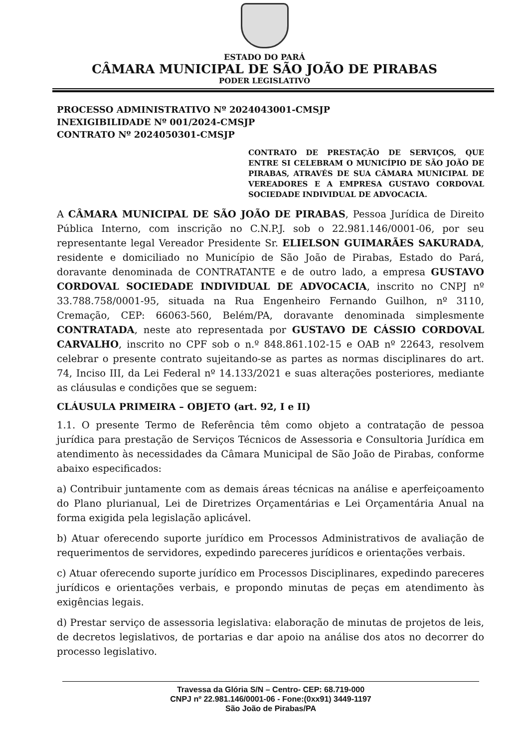ESTADO DO PARÁ
CÂMARA MUNICIPAL DE SÃO JOÃO DE PIRABAS
PODER LEGISLATIVO
PROCESSO ADMINISTRATIVO Nº 2024043001-CMSJP
INEXIGIBILIDADE Nº 001/2024-CMSJP
CONTRATO Nº 2024050301-CMSJP
CONTRATO DE PRESTAÇÃO DE SERVIÇOS, QUE ENTRE SI CELEBRAM O MUNICÍPIO DE SÃO JOÃO DE PIRABAS, ATRAVÉS DE SUA CÂMARA MUNICIPAL DE VEREADORES E A EMPRESA GUSTAVO CORDOVAL SOCIEDADE INDIVIDUAL DE ADVOCACIA.
A CÂMARA MUNICIPAL DE SÃO JOÃO DE PIRABAS, Pessoa Jurídica de Direito Pública Interno, com inscrição no C.N.P.J. sob o 22.981.146/0001-06, por seu representante legal Vereador Presidente Sr. ELIELSON GUIMARÃES SAKURADA, residente e domiciliado no Município de São João de Pirabas, Estado do Pará, doravante denominada de CONTRATANTE e de outro lado, a empresa GUSTAVO CORDOVAL SOCIEDADE INDIVIDUAL DE ADVOCACIA, inscrito no CNPJ nº 33.788.758/0001-95, situada na Rua Engenheiro Fernando Guilhon, nº 3110, Cremação, CEP: 66063-560, Belém/PA, doravante denominada simplesmente CONTRATADA, neste ato representada por GUSTAVO DE CÁSSIO CORDOVAL CARVALHO, inscrito no CPF sob o n.º 848.861.102-15 e OAB nº 22643, resolvem celebrar o presente contrato sujeitando-se as partes as normas disciplinares do art. 74, Inciso III, da Lei Federal nº 14.133/2021 e suas alterações posteriores, mediante as cláusulas e condições que se seguem:
CLÁUSULA PRIMEIRA – OBJETO (art. 92, I e II)
1.1. O presente Termo de Referência têm como objeto a contratação de pessoa jurídica para prestação de Serviços Técnicos de Assessoria e Consultoria Jurídica em atendimento às necessidades da Câmara Municipal de São João de Pirabas, conforme abaixo especificados:
a) Contribuir juntamente com as demais áreas técnicas na análise e aperfeiçoamento do Plano plurianual, Lei de Diretrizes Orçamentárias e Lei Orçamentária Anual na forma exigida pela legislação aplicável.
b) Atuar oferecendo suporte jurídico em Processos Administrativos de avaliação de requerimentos de servidores, expedindo pareceres jurídicos e orientações verbais.
c) Atuar oferecendo suporte jurídico em Processos Disciplinares, expedindo pareceres jurídicos e orientações verbais, e propondo minutas de peças em atendimento às exigências legais.
d) Prestar serviço de assessoria legislativa: elaboração de minutas de projetos de leis, de decretos legislativos, de portarias e dar apoio na análise dos atos no decorrer do processo legislativo.
Travessa da Glória S/N – Centro- CEP: 68.719-000
CNPJ nº 22.981.146/0001-06 - Fone:(0xx91) 3449-1197
São João de Pirabas/PA